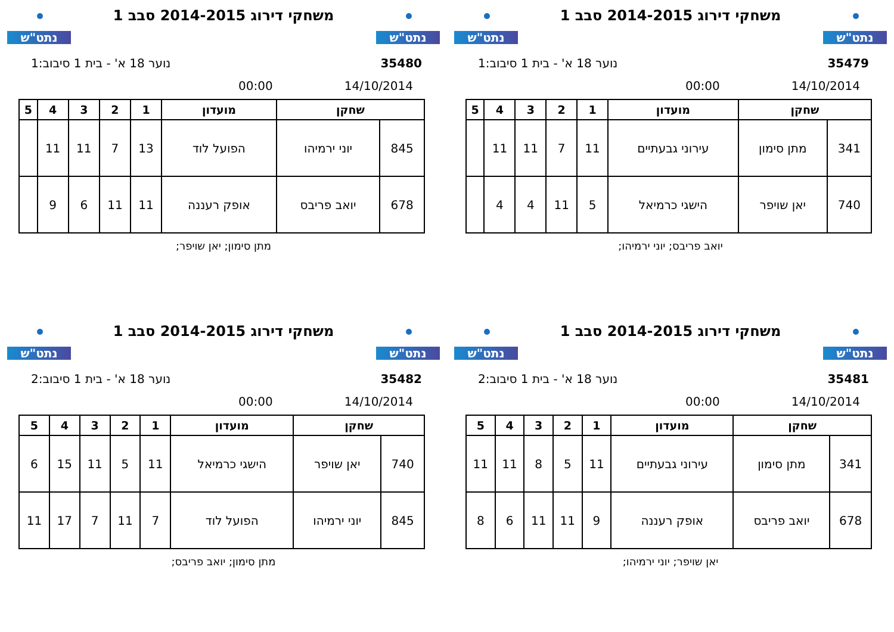נתט"ש
משחקי דירוג 2014-2015 סבב 1
נתט"ש
35480 נוער 18 א' - בית 1 סיבוב:1
14/10/2014 00:00
| שחקן | | מועדון | 1 | 2 | 3 | 4 | 5 |
| --- | --- | --- | --- | --- | --- | --- | --- |
| 845 | יוני ירמיהו | הפועל לוד | 13 | 7 | 11 | 11 | |
| 678 | יואב פריבס | אופק רעננה | 11 | 11 | 6 | 9 | |
מתן סימון; יאן שויפר;
נתט"ש
משחקי דירוג 2014-2015 סבב 1
נתט"ש
35479 נוער 18 א' - בית 1 סיבוב:1
14/10/2014 00:00
| שחקן | | מועדון | 1 | 2 | 3 | 4 | 5 |
| --- | --- | --- | --- | --- | --- | --- | --- |
| 341 | מתן סימון | עירוני גבעתיים | 11 | 7 | 11 | 11 | |
| 740 | יאן שויפר | הישגי כרמיאל | 5 | 11 | 4 | 4 | |
יואב פריבס; יוני ירמיהו;
נתט"ש
משחקי דירוג 2014-2015 סבב 1
נתט"ש
35482 נוער 18 א' - בית 1 סיבוב:2
14/10/2014 00:00
| שחקן | | מועדון | 1 | 2 | 3 | 4 | 5 |
| --- | --- | --- | --- | --- | --- | --- | --- |
| 740 | יאן שויפר | הישגי כרמיאל | 11 | 5 | 11 | 15 | 6 |
| 845 | יוני ירמיהו | הפועל לוד | 7 | 11 | 7 | 17 | 11 |
מתן סימון; יואב פריבס;
נתט"ש
משחקי דירוג 2014-2015 סבב 1
נתט"ש
35481 נוער 18 א' - בית 1 סיבוב:2
14/10/2014 00:00
| שחקן | | מועדון | 1 | 2 | 3 | 4 | 5 |
| --- | --- | --- | --- | --- | --- | --- | --- |
| 341 | מתן סימון | עירוני גבעתיים | 11 | 5 | 8 | 11 | 11 |
| 678 | יואב פריבס | אופק רעננה | 9 | 11 | 11 | 6 | 8 |
יאן שויפר; יוני ירמיהו;